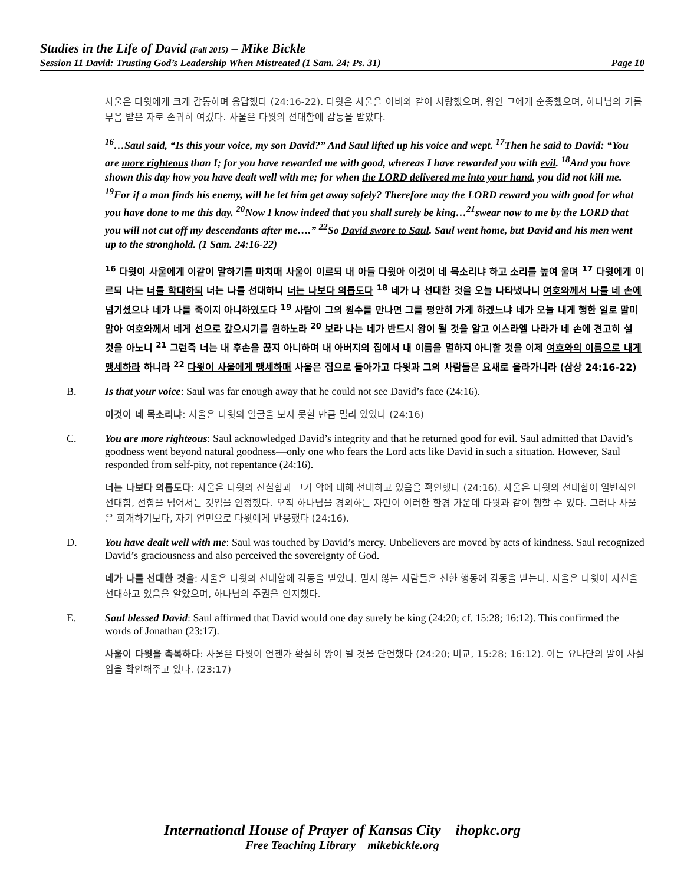Studies in the Life of David (Fall 2015) – Mike Bickle
Session 11 David: Trusting God’s Leadership When Mistreated (1 Sam. 24; Ps. 31) Page 10
사울은 다윗에게 크게 감동하며 응답했다 (24:16-22). 다윗은 사울을 아비와 같이 사랑했으며, 왕인 그에게 순종했으며, 하나님의 기름 부음 받은 자로 존귀히 여겼다. 사울은 다윗의 선대함에 감동을 받았다.
<sup>16</sup>…Saul said, “Is this your voice, my son David?” And Saul lifted up his voice and wept. <sup>17</sup>Then he said to David: “You are more righteous than I; for you have rewarded me with good, whereas I have rewarded you with evil. <sup>18</sup>And you have shown this day how you have dealt well with me; for when the LORD delivered me into your hand, you did not kill me. <sup>19</sup>For if a man finds his enemy, will he let him get away safely? Therefore may the LORD reward you with good for what you have done to me this day. <sup>20</sup>Now I know indeed that you shall surely be king…<sup>21</sup>swear now to me by the LORD that you will not cut off my descendants after me….” <sup>22</sup>So David swore to Saul. Saul went home, but David and his men went up to the stronghold. (1 Sam. 24:16-22)
<sup>16</sup> 다윗이 사울에게 이같이 말하기를 마치매 사울이 이르되 내 아들 다윗아 이것이 네 목소리냐 하고 소리를 높여 울며 <sup>17</sup> 다윗에게 이르되 나는 너를 학대하되 너는 나를 선대하니 너는 나보다 의롭도다 <sup>18</sup> 네가 나 선대한 것을 오늘 나타냈나니 여호와께서 나를 네 손에 넘기셨으나 네가 나를 죽이지 아니하였도다 <sup>19</sup> 사람이 그의 원수를 만나면 그를 평안히 가게 하겠느냐 네가 오늘 내게 행한 일로 말미암아 여호와께서 네게 선으로 갚으시기를 원하노라 <sup>20</sup> 보라 나는 네가 반드시 왕이 될 것을 알고 이스라엘 나라가 네 손에 견고히 설 것을 아노니 <sup>21</sup> 그런즉 너는 내 후손을 끊지 아니하며 내 아버지의 집에서 내 이름을 멸하지 아니할 것을 이제 여호와의 이름으로 내게 맹세하라 하니라 <sup>22</sup> 다윗이 사울에게 맹세하매 사울은 집으로 돌아가고 다윗과 그의 사람들은 요새로 올라가니라 (삼상 24:16-22)
B. Is that your voice: Saul was far enough away that he could not see David’s face (24:16).
이것이 네 목소리냐: 사울은 다윗의 얼굴을 보지 못할 만큼 멀리 있었다 (24:16)
C. You are more righteous: Saul acknowledged David’s integrity and that he returned good for evil. Saul admitted that David’s goodness went beyond natural goodness—only one who fears the Lord acts like David in such a situation. However, Saul responded from self-pity, not repentance (24:16).
너는 나보다 의롭도다: 사울은 다윗의 진실함과 그가 악에 대해 선대하고 있음을 확인했다 (24:16). 사울은 다윗의 선대함이 일반적인 선대함, 선함을 넘어서는 것임을 인정했다. 오직 하나님을 경외하는 자만이 이러한 환경 가운데 다윗과 같이 행할 수 있다. 그러나 사울은 회개하기보다, 자기 연민으로 다윗에게 반응했다 (24:16).
D. You have dealt well with me: Saul was touched by David’s mercy. Unbelievers are moved by acts of kindness. Saul recognized David’s graciousness and also perceived the sovereignty of God.
네가 나를 선대한 것을: 사울은 다윗의 선대함에 감동을 받았다. 믿지 않는 사람들은 선한 행동에 감동을 받는다. 사울은 다윗이 자신을 선대하고 있음을 알았으며, 하나님의 주권을 인지했다.
E. Saul blessed David: Saul affirmed that David would one day surely be king (24:20; cf. 15:28; 16:12). This confirmed the words of Jonathan (23:17).
사울이 다윗을 축복하다: 사울은 다윗이 언젠가 확실히 왕이 될 것을 단언했다 (24:20; 비교, 15:28; 16:12). 이는 요나단의 말이 사실임을 확인해주고 있다. (23:17)
International House of Prayer of Kansas City ihopkc.org
Free Teaching Library mikebickle.org